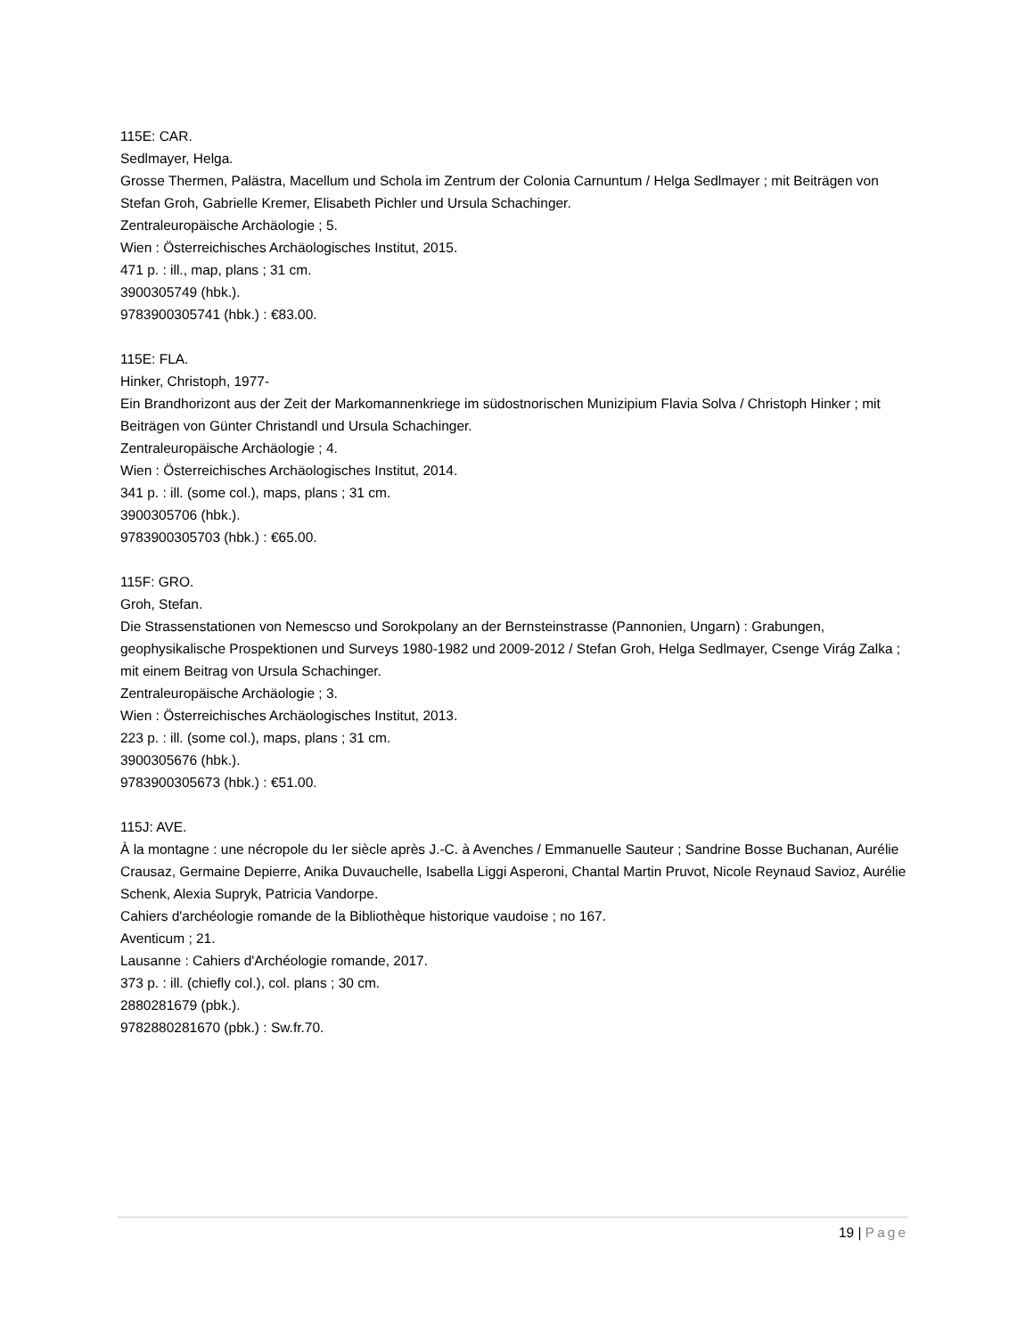115E: CAR.
Sedlmayer, Helga.
Grosse Thermen, Palästra, Macellum und Schola im Zentrum der Colonia Carnuntum / Helga Sedlmayer ; mit Beiträgen von Stefan Groh, Gabrielle Kremer, Elisabeth Pichler und Ursula Schachinger.
Zentraleuropäische Archäologie ; 5.
Wien : Österreichisches Archäologisches Institut, 2015.
471 p. : ill., map, plans ; 31 cm.
3900305749 (hbk.).
9783900305741 (hbk.) : €83.00.
115E: FLA.
Hinker, Christoph, 1977-
Ein Brandhorizont aus der Zeit der Markomannenkriege im südostnorischen Munizipium Flavia Solva / Christoph Hinker ; mit Beiträgen von Günter Christandl und Ursula Schachinger.
Zentraleuropäische Archäologie ; 4.
Wien : Österreichisches Archäologisches Institut, 2014.
341 p. : ill. (some col.), maps, plans ; 31 cm.
3900305706 (hbk.).
9783900305703 (hbk.) : €65.00.
115F: GRO.
Groh, Stefan.
Die Strassenstationen von Nemescso und Sorokpolany an der Bernsteinstrasse (Pannonien, Ungarn) : Grabungen, geophysikalische Prospektionen und Surveys 1980-1982 und 2009-2012 / Stefan Groh, Helga Sedlmayer, Csenge Virág Zalka ; mit einem Beitrag von Ursula Schachinger.
Zentraleuropäische Archäologie ; 3.
Wien : Österreichisches Archäologisches Institut, 2013.
223 p. : ill. (some col.), maps, plans ; 31 cm.
3900305676 (hbk.).
9783900305673 (hbk.) : €51.00.
115J: AVE.
À la montagne : une nécropole du Ier siècle après J.-C. à Avenches / Emmanuelle Sauteur ; Sandrine Bosse Buchanan, Aurélie Crausaz, Germaine Depierre, Anika Duvauchelle, Isabella Liggi Asperoni, Chantal Martin Pruvot, Nicole Reynaud Savioz, Aurélie Schenk, Alexia Supryk, Patricia Vandorpe.
Cahiers d'archéologie romande de la Bibliothèque historique vaudoise ; no 167.
Aventicum ; 21.
Lausanne : Cahiers d'Archéologie romande, 2017.
373 p. : ill. (chiefly col.), col. plans ; 30 cm.
2880281679 (pbk.).
9782880281670 (pbk.) : Sw.fr.70.
19 | Page